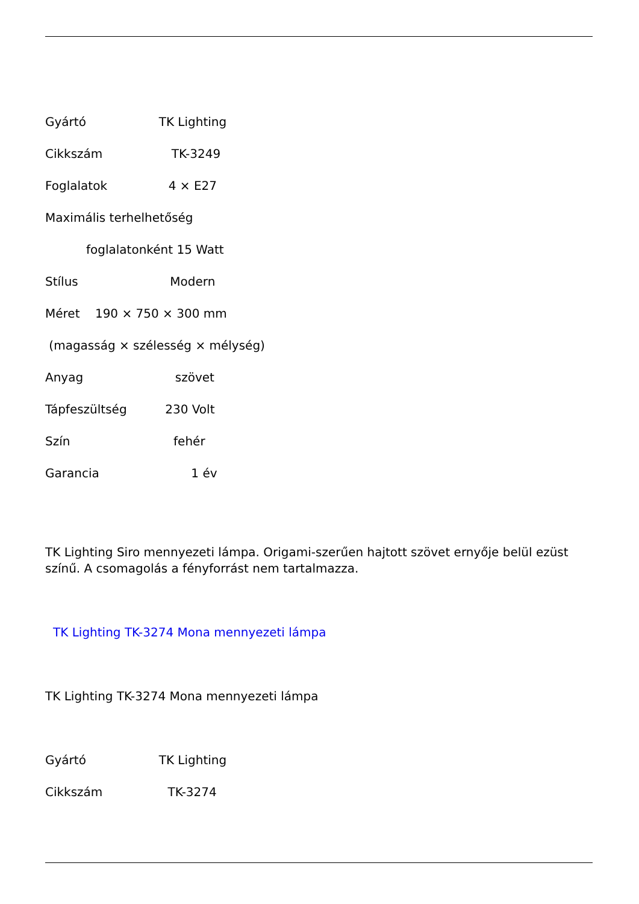Gyártó TK Lighting
Cikkszám TK-3249
Foglalatok 4 × E27
Maximális terhelhetőség
foglalatonként 15 Watt
Stílus Modern
Méret 190 × 750 × 300 mm
(magasság × szélesség × mélység)
Anyag szövet
Tápfeszültség 230 Volt
Szín fehér
Garancia 1 év
TK Lighting Siro mennyezeti lámpa. Origami-szerűen hajtott szövet ernyője belül ezüst színű. A csomagolás a fényforrást nem tartalmazza.
TK Lighting TK-3274 Mona mennyezeti lámpa
TK Lighting TK-3274 Mona mennyezeti lámpa
Gyártó TK Lighting
Cikkszám TK-3274